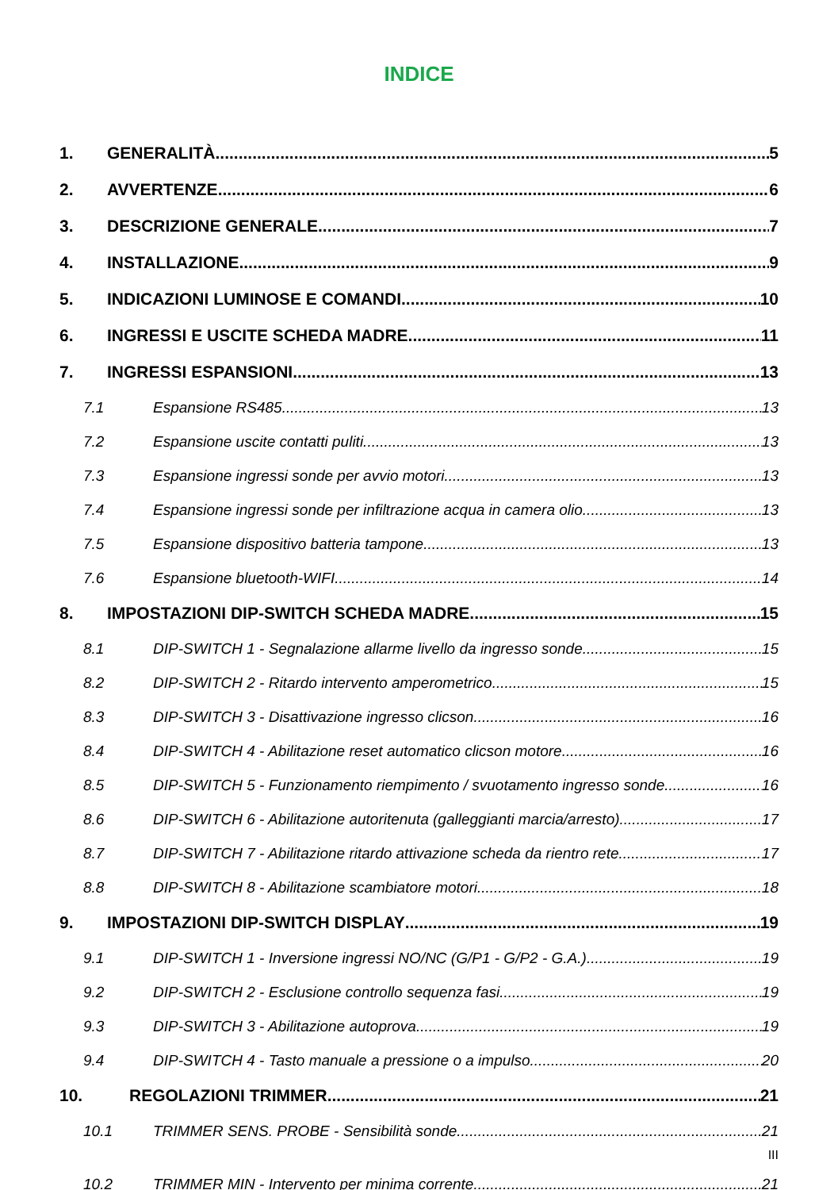INDICE
1. GENERALITÀ 5
2. AVVERTENZE 6
3. DESCRIZIONE GENERALE 7
4. INSTALLAZIONE 9
5. INDICAZIONI LUMINOSE E COMANDI 10
6. INGRESSI E USCITE SCHEDA MADRE 11
7. INGRESSI ESPANSIONI 13
7.1 Espansione RS485 13
7.2 Espansione uscite contatti puliti 13
7.3 Espansione ingressi sonde per avvio motori 13
7.4 Espansione ingressi sonde per infiltrazione acqua in camera olio 13
7.5 Espansione dispositivo batteria tampone 13
7.6 Espansione bluetooth-WIFI 14
8. IMPOSTAZIONI DIP-SWITCH SCHEDA MADRE 15
8.1 DIP-SWITCH 1 - Segnalazione allarme livello da ingresso sonde 15
8.2 DIP-SWITCH 2 - Ritardo intervento amperometrico 15
8.3 DIP-SWITCH 3 - Disattivazione ingresso clicson 16
8.4 DIP-SWITCH 4 - Abilitazione reset automatico clicson motore 16
8.5 DIP-SWITCH 5 - Funzionamento riempimento / svuotamento ingresso sonde 16
8.6 DIP-SWITCH 6 - Abilitazione autoritenuta (galleggianti marcia/arresto) 17
8.7 DIP-SWITCH 7 - Abilitazione ritardo attivazione scheda da rientro rete 17
8.8 DIP-SWITCH 8 - Abilitazione scambiatore motori 18
9. IMPOSTAZIONI DIP-SWITCH DISPLAY 19
9.1 DIP-SWITCH 1 - Inversione ingressi NO/NC (G/P1 - G/P2 - G.A.) 19
9.2 DIP-SWITCH 2 - Esclusione controllo sequenza fasi 19
9.3 DIP-SWITCH 3 - Abilitazione autoprova 19
9.4 DIP-SWITCH 4 - Tasto manuale a pressione o a impulso 20
10. REGOLAZIONI TRIMMER 21
10.1 TRIMMER SENS. PROBE - Sensibilità sonde 21
III
10.2 TRIMMER MIN - Intervento per minima corrente 21